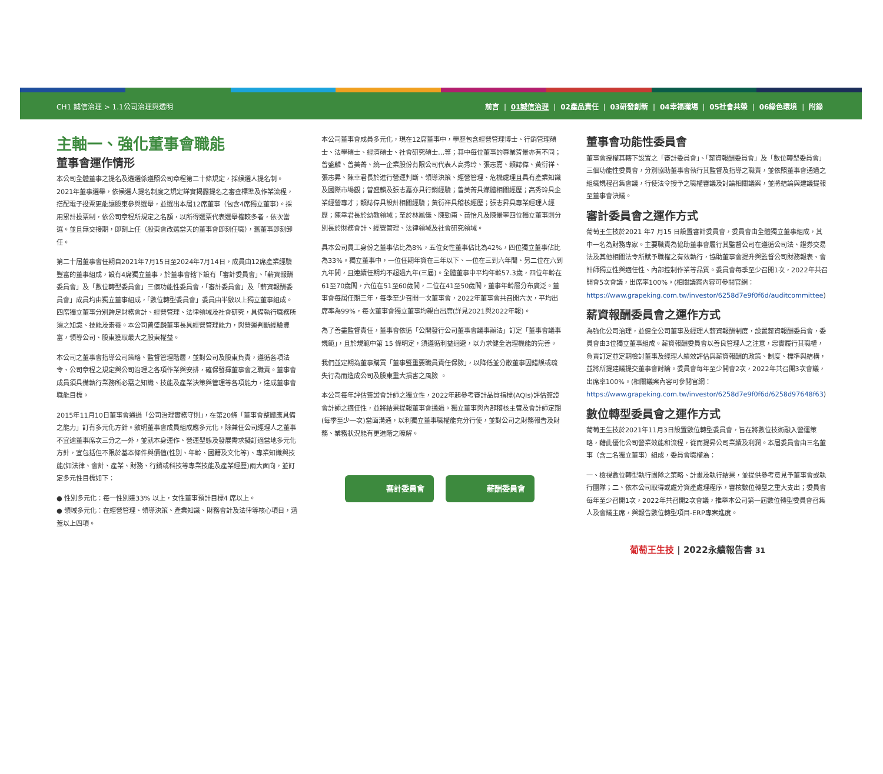CH1 誠信治理 > 1.1公司治理與透明
前言 | 01誠信治理 | 02產品責任 | 03研發創新 | 04幸福職場 | 05社會共榮 | 06綠色環境 | 附錄
主軸一、強化董事會職能
董事會運作情形
本公司全體董事之提名及遴選係遵照公司章程第二十條規定，採候選人提名制。2021年董事選舉，依候選人提名制度之規定詳實揭露提名之審查標準及作業流程，搭配電子投票更能讓股東參與選舉，並選出本屆12席董事（包含4席獨立董事）。採用累計投票制，依公司章程所規定之名額，以所得選票代表選舉權較多者，依次當選。並且無交接期，即刻上任（股東會改選當天的董事會即刻任職），舊董事即刻卸任。
第二十屆董事會任期自2021年7月15日至2024年7月14日，成員由12席產業經驗豐富的董事組成，設有4席獨立董事，於董事會轄下設有「審計委員會」、「薪資報酬委員會」及「數位轉型委員會」三個功能性委員會，「審計委員會」及「薪資報酬委員會」成員均由獨立董事組成，「數位轉型委員會」委員由半數以上獨立董事組成。四席獨立董事分別跨足財務會計、經營管理、法律領域及社會研究，具備執行職務所須之知識、技能及素養。本公司曾盛麟董事長具經營管理能力，與營運判斷經驗豐富，領導公司、股東獲取最大之股東權益。
本公司之董事會指導公司策略、監督管理階層，並對公司及股東負責，遵循各項法令、公司章程之規定與公司治理之各項作業與安排，確保發揮董事會之職責。董事會成員須具備執行業務所必需之知識、技能及產業決策與管理等各項能力，達成董事會職能目標。
2015年11月10日董事會通過「公司治理實務守則」，在第20條「董事會整體應具備之能力」訂有多元化方針。敘明董事會成員組成應多元化，除兼任公司經理人之董事不宜逾董事席次三分之一外，並就本身運作、營運型態及發展需求擬訂適當地多元化方針，宜包括但不限於基本條件與價值(性別、年齡、國籍及文化等)、專業知識與技能(如法律、會計、產業、財務、行銷或科技等專業技能及產業經歷)兩大面向，並訂定多元性目標如下：
● 性別多元化：每一性別達33% 以上，女性董事預計目標4 席以上。
● 領域多元化：在經營管理、領導決策、產業知識、財務會計及法律等核心項目，涵蓋以上四項。
本公司董事會成員多元化，現在12席董事中，學歷包含經營管理博士、行銷管理碩士、法學碩士、經濟碩士、社會研究碩士…等；其中每位董事的專業背景亦有不同；曾盛麟、曾美菁、統一企業股份有限公司代表人高秀玲、張志嘉、賴誌偉、黃衍祥、張志昇、陳幸君長於進行營運判斷、領導決策、經營管理、危機處理且具有產業知識及國際市場觀；曾盛麟及張志嘉亦具行銷經驗；曾美菁具媒體相關經歷；高秀玲具企業經營專才；賴誌偉具設計相關經驗；黃衍祥具稽核經歷；張志昇具專業經理人經歷；陳幸君長於幼教領域；至於林鳳儀、陳勁甫、苗怡凡及陳景寧四位獨立董事則分別長於財務會計、經營管理、法律領域及社會研究領域。
具本公司員工身份之董事佔比為8%，五位女性董事佔比為42%，四位獨立董事佔比為33%。獨立董事中，一位任期年資在三年以下、一位在三到六年間、另二位在六到九年間，且連續任期均不超過九年(三屆)。全體董事中平均年齡57.3歲，四位年齡在61至70歲間，六位在51至60歲間，二位在41至50歲間，董事年齡層分布廣泛。董事會每屆任期三年，每季至少召開一次董事會，2022年董事會共召開六次，平均出席率為99%，每次董事會獨立董事均親自出席(詳見2021與2022年報)。
為了善盡監督責任，董事會依循「公開發行公司董事會議事辦法」訂定「董事會議事規範」，且於規範中第 15 條明定，須遵循利益迴避，以力求健全治理機能的完善。
我們並定期為董事購買「董事暨重要職員責任保險」，以降低並分散董事因錯誤或疏失行為而造成公司及股東重大損害之風險 。
本公司每年評估簽證會計師之獨立性，2022年起參考審計品質指標(AQIs)評估簽證會計師之適任性，並將結果提報董事會通過。獨立董事與內部稽核主管及會計師定期(每季至少一次)當面溝通，以利獨立董事職權能充分行使，並對公司之財務報告及財務、業務狀況能有更進階之瞭解。
審計委員會 薪酬委員會
董事會功能性委員會
董事會授權其轄下設置之「審計委員會」、「薪資報酬委員會」及「數位轉型委員會」三個功能性委員會，分別協助董事會執行其監督及指導之職責，並依照董事會通過之組織規程召集會議，行使法令授予之職權審議及討論相關議案，並將結論與建議提報至董事會決議。
審計委員會之運作方式
葡萄王生技於2021 年7 月15 日設置審計委員會，委員會由全體獨立董事組成，其中一名為財務專家。主要職責為協助董事會履行其監督公司在遵循公司法、證券交易法及其他相關法令所賦予職權之有效執行，協助董事會提升與監督公司財務報表、會計師獨立性與適任性、內部控制作業等品質。委員會每季至少召開1次，2022年共召開會5次會議，出席率100%。(相關議案內容可參閱官網：https://www.grapeking.com.tw/investor/6258d7e9f0f6d/auditcommittee)
薪資報酬委員會之運作方式
為強化公司治理，並健全公司董事及經理人薪資報酬制度，設置薪資報酬委員會，委員會由3位獨立董事組成。薪資報酬委員會以善良管理人之注意，忠實履行其職權，負責訂定並定期檢討董事及經理人績效評估與薪資報酬的政策、制度、標準與結構，並將所提建議提交董事會討論。委員會每年至少開會2次，2022年共召開3次會議，出席率100%。(相關議案內容可參閱官網：https://www.grapeking.com.tw/investor/6258d7e9f0f6d/6258d97648f63)
數位轉型委員會之運作方式
葡萄王生技於2021年11月3日設置數位轉型委員會，旨在將數位技術融入營運策略，藉此優化公司營業效能和流程，從而提昇公司業績及利潤。本屆委員會由三名董事（含二名獨立董事）組成，委員會職權為：
一、檢視數位轉型執行團隊之策略、計畫及執行結果，並提供參考意見予董事會或執行團隊；二、依本公司取得或處分資產處理程序，審核數位轉型之重大支出；委員會每年至少召開1次，2022年共召開2次會議，推舉本公司第一屆數位轉型委員會召集人及會議主席，與報告數位轉型項目-ERP專案進度。
葡萄王生技 | 2022永續報告書 31